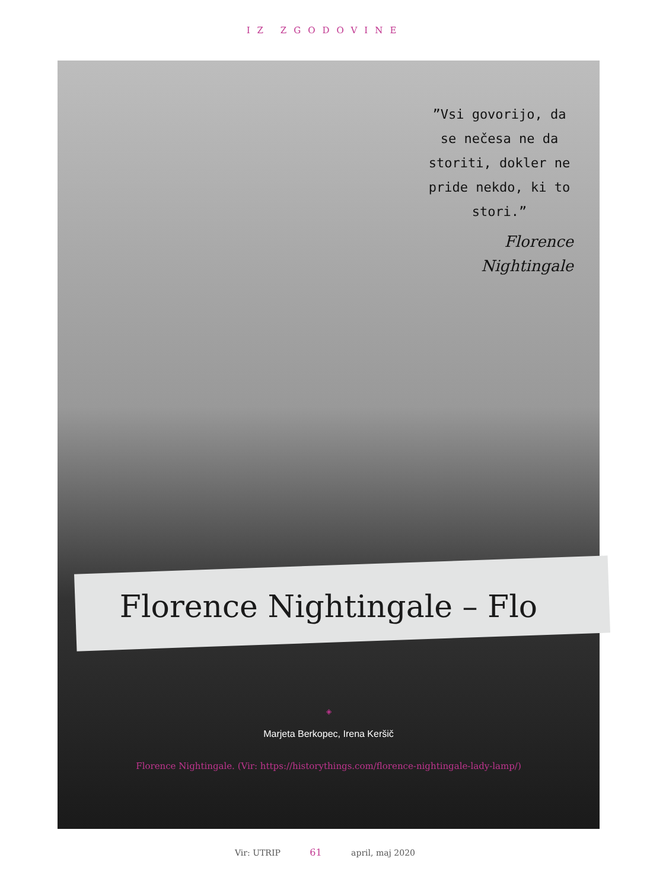IZ ZGODOVINE
”Vsi govorijo, da se nečesa ne da storiti, dokler ne pride nekdo, ki to stori.”
Florence Nightingale
Florence Nightingale – Flo
◈
Marjeta Berkopec, Irena Keršič
Florence Nightingale. (Vir: https://historythings.com/florence-nightingale-lady-lamp/)
Vir: UTRIP 61 april, maj 2020